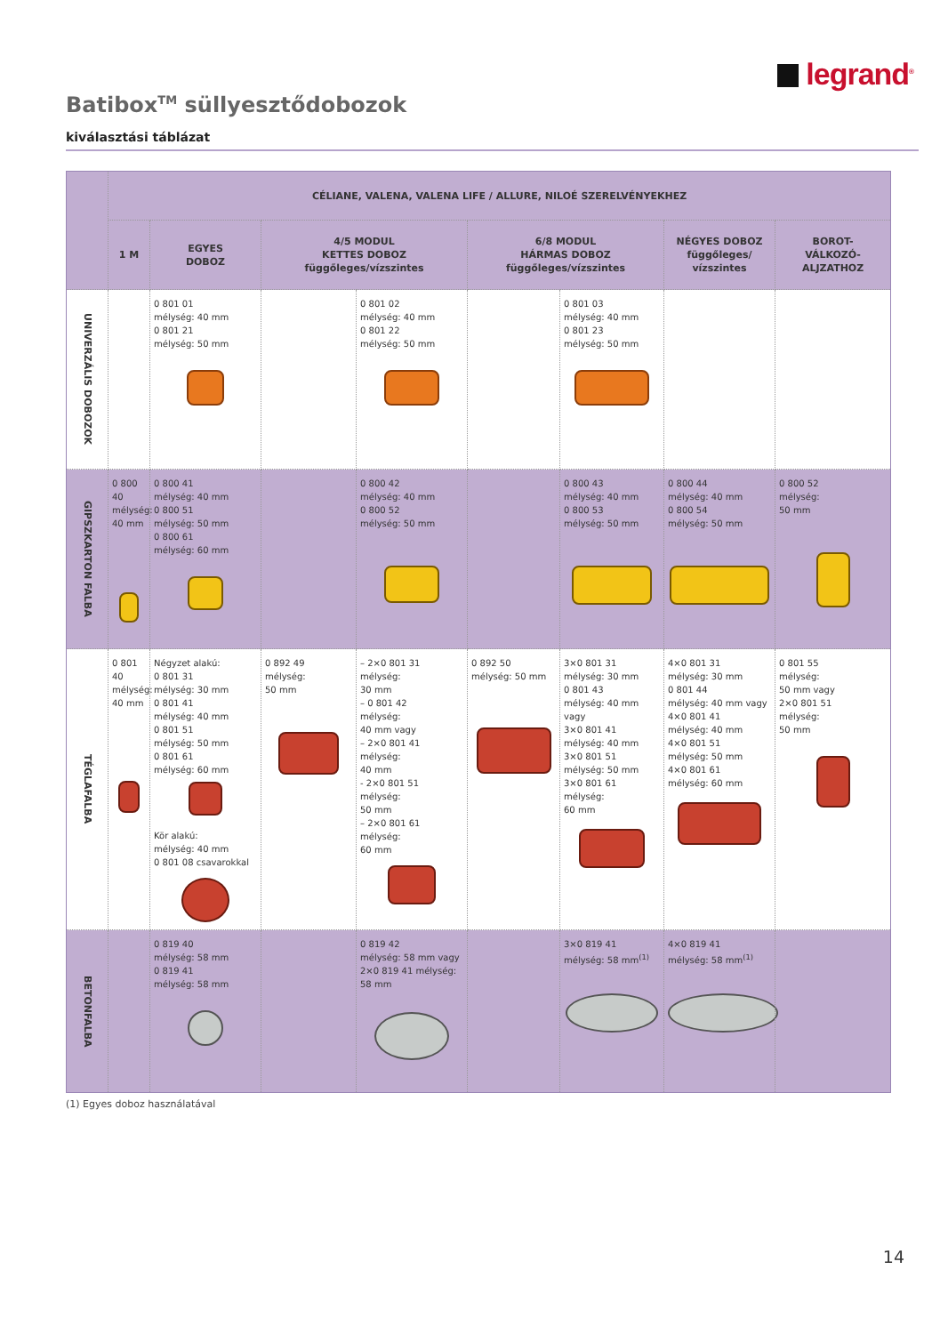legrand<sup>®</sup>
Batibox<sup>TM</sup> süllyesztődobozok
kiválasztási táblázat
| | CÉLIANE, VALENA, VALENA LIFE / ALLURE, NILOÉ SZERELVÉNYEKHEZ | | | | | | | |
| --- | --- | --- | --- | --- | --- | --- | --- | --- |
| | 1 M | EGYES DOBOZ | 4/5 MODUL KETTES DOBOZ függőleges/vízszintes | | 6/8 MODUL HÁRMAS DOBOZ függőleges/vízszintes | | NÉGYES DOBOZ függőleges/ vízszintes | BOROT- VÁLKOZÓ- ALJZATHOZ |
| UNIVERZÁLIS DOBOZOK | | 0 801 01 mélység: 40 mm 0 801 21 mélység: 50 mm | | 0 801 02 mélység: 40 mm 0 801 22 mélység: 50 mm | | 0 801 03 mélység: 40 mm 0 801 23 mélység: 50 mm | | |
| GIPSZKARTON FALBA | 0 800 40 mélység: 40 mm | 0 800 41 mélység: 40 mm 0 800 51 mélység: 50 mm 0 800 61 mélység: 60 mm | | 0 800 42 mélység: 40 mm 0 800 52 mélység: 50 mm | | 0 800 43 mélység: 40 mm 0 800 53 mélység: 50 mm | 0 800 44 mélység: 40 mm 0 800 54 mélység: 50 mm | 0 800 52 mélység: 50 mm |
| TÉGLAFALBA | 0 801 40 mélység: 40 mm | Négyzet alakú: 0 801 31 mélység: 30 mm 0 801 41 mélység: 40 mm 0 801 51 mélység: 50 mm 0 801 61 mélység: 60 mm Kör alakú: mélység: 40 mm 0 801 08 csavarokkal | 0 892 49 mélység: 50 mm | – 2×0 801 31 mélység: 30 mm – 0 801 42 mélység: 40 mm vagy – 2×0 801 41 mélység: 40 mm - 2×0 801 51 mélység: 50 mm – 2×0 801 61 mélység: 60 mm | 0 892 50 mélység: 50 mm | 3×0 801 31 mélység: 30 mm 0 801 43 mélység: 40 mm vagy 3×0 801 41 mélység: 40 mm 3×0 801 51 mélység: 50 mm 3×0 801 61 mélység: 60 mm | 4×0 801 31 mélység: 30 mm 0 801 44 mélység: 40 mm vagy 4×0 801 41 mélység: 40 mm 4×0 801 51 mélység: 50 mm 4×0 801 61 mélység: 60 mm | 0 801 55 mélység: 50 mm vagy 2×0 801 51 mélység: 50 mm |
| BETONFALBA | | 0 819 40 mélység: 58 mm 0 819 41 mélység: 58 mm | | 0 819 42 mélység: 58 mm vagy 2×0 819 41 mélység: 58 mm | | 3×0 819 41 mélység: 58 mm<sup>(1)</sup> | 4×0 819 41 mélység: 58 mm<sup>(1)</sup> | |
(1) Egyes doboz használatával
14